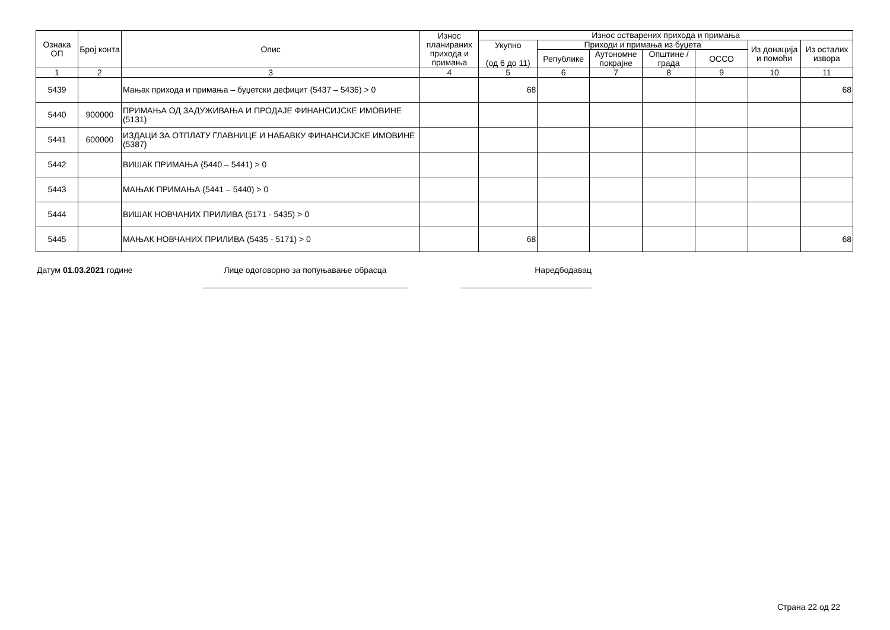| Ознака ОП | Број конта | Опис | Износ планираних прихода и примања | Износ остварених прихода и примања | | | | | | |
| --- | --- | --- | --- | --- | --- | --- | --- | --- | --- | --- |
| | | | | Укупно (од 6 до 11) | Приходи и примања из буџета | | | | Из донација и помоћи | Из осталих извора |
| | | | | | Републике | Аутономне покрајне | Општине / града | ОССО | | |
| 1 | 2 | 3 | 4 | 5 | 6 | 7 | 8 | 9 | 10 | 11 |
| 5439 | | Мањак прихода и примања – буџетски дефицит (5437 – 5436) > 0 | | 68 | | | | | | 68 |
| 5440 | 900000 | ПРИМАЊА ОД ЗАДУЖИВАЊА И ПРОДАЈЕ ФИНАНСИЈСКЕ ИМОВИНЕ (5131) | | | | | | | | |
| 5441 | 600000 | ИЗДАЦИ ЗА ОТПЛАТУ ГЛАВНИЦЕ И НАБАВКУ ФИНАНСИЈСКЕ ИМОВИНЕ (5387) | | | | | | | | |
| 5442 | | ВИШАК ПРИМАЊА (5440 – 5441) > 0 | | | | | | | | |
| 5443 | | МАЊАК ПРИМАЊА (5441 – 5440) > 0 | | | | | | | | |
| 5444 | | ВИШАК НОВЧАНИХ ПРИЛИВА (5171 - 5435) > 0 | | | | | | | | |
| 5445 | | МАЊАК НОВЧАНИХ ПРИЛИВА (5435 - 5171) > 0 | | 68 | | | | | | 68 |
Датум 01.03.2021 године Лице одоговорно за попуњавање обрасца Наредбодавац
Страна 22 од 22